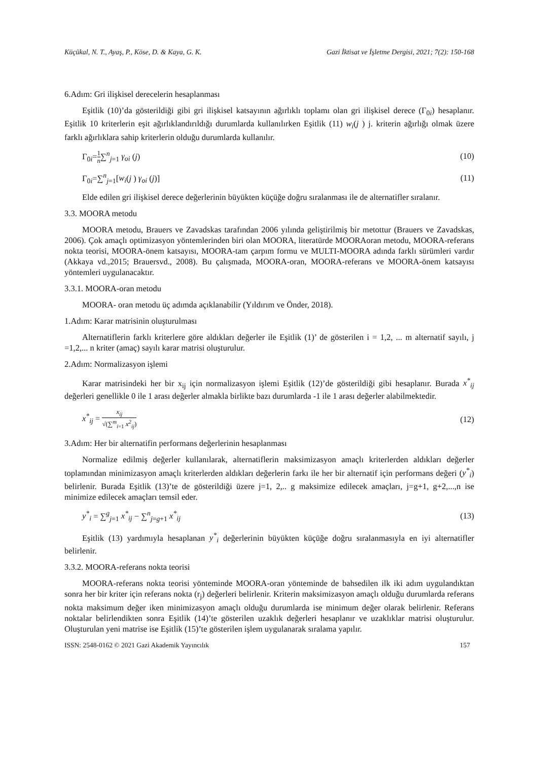Küçükal, N. T., Ayaş, P., Köse, D. & Kaya, G. K. Gazi İktisat ve İşletme Dergisi, 2021; 7(2): 150-168
6.Adım: Gri ilişkisel derecelerin hesaplanması
Eşitlik (10)’da gösterildiği gibi gri ilişkisel katsayının ağırlıklı toplamı olan gri ilişkisel derece (Γ<sub>0i</sub>) hesaplanır. Eşitlik 10 kriterlerin eşit ağırlıklandırıldığı durumlarda kullanılırken Eşitlik (11) w<sub>i</sub>(j ) j. kriterin ağırlığı olmak üzere farklı ağırlıklara sahip kriterlerin olduğu durumlarda kullanılır.
Γ<sub>0i</sub>=1 n∑<sup>n</sup><sub>j=1</sub> γ<sub>oi</sub> (j) (10)
Γ<sub>0i</sub>=∑<sup>n</sup><sub>j=1</sub>[w<sub>i</sub>(j ) γ<sub>oi</sub> (j)] (11)
Elde edilen gri ilişkisel derece değerlerinin büyükten küçüğe doğru sıralanması ile de alternatifler sıralanır.
3.3. MOORA metodu
MOORA metodu, Brauers ve Zavadskas tarafından 2006 yılında geliştirilmiş bir metottur (Brauers ve Zavadskas, 2006). Çok amaçlı optimizasyon yöntemlerinden biri olan MOORA, literatürde MOORAoran metodu, MOORA-referans nokta teorisi, MOORA-önem katsayısı, MOORA-tam çarpım formu ve MULTI-MOORA adında farklı sürümleri vardır (Akkaya vd.,2015; Brauersvd., 2008). Bu çalışmada, MOORA-oran, MOORA-referans ve MOORA-önem katsayısı yöntemleri uygulanacaktır.
3.3.1. MOORA-oran metodu
MOORA- oran metodu üç adımda açıklanabilir (Yıldırım ve Önder, 2018).
1.Adım: Karar matrisinin oluşturulması
Alternatiflerin farklı kriterlere göre aldıkları değerler ile Eşitlik (1)’ de gösterilen i = 1,2, ... m alternatif sayılı, j =1,2,... n kriter (amaç) sayılı karar matrisi oluşturulur.
2.Adım: Normalizasyon işlemi
Karar matrisindeki her bir x<sub>ij</sub> için normalizasyon işlemi Eşitlik (12)’de gösterildiği gibi hesaplanır. Burada x<sup>*</sup><sub>ij</sub> değerleri genellikle 0 ile 1 arası değerler almakla birlikte bazı durumlarda -1 ile 1 arası değerler alabilmektedir.
x<sup>*</sup><sub>ij</sub> = x<sub>ij</sub> √(∑<sup>m</sup><sub>i=1</sub> x<sup>2</sup><sub>ij</sub>) (12)
3.Adım: Her bir alternatifin performans değerlerinin hesaplanması
Normalize edilmiş değerler kullanılarak, alternatiflerin maksimizasyon amaçlı kriterlerden aldıkları değerler toplamından minimizasyon amaçlı kriterlerden aldıkları değerlerin farkı ile her bir alternatif için performans değeri (y<sup>*</sup><sub>i</sub>) belirlenir. Burada Eşitlik (13)’te de gösterildiği üzere j=1, 2,.. g maksimize edilecek amaçları, j=g+1, g+2,...,n ise minimize edilecek amaçları temsil eder.
y<sup>*</sup><sub>i</sub> = ∑<sup>g</sup><sub>j=1</sub> x<sup>*</sup><sub>ij</sub> − ∑<sup>n</sup><sub>j=g+1</sub> x<sup>*</sup><sub>ij</sub> (13)
Eşitlik (13) yardımıyla hesaplanan y<sup>*</sup><sub>i</sub> değerlerinin büyükten küçüğe doğru sıralanmasıyla en iyi alternatifler belirlenir.
3.3.2. MOORA-referans nokta teorisi
MOORA-referans nokta teorisi yönteminde MOORA-oran yönteminde de bahsedilen ilk iki adım uygulandıktan sonra her bir kriter için referans nokta (r<sub>j</sub>) değerleri belirlenir. Kriterin maksimizasyon amaçlı olduğu durumlarda referans nokta maksimum değer iken minimizasyon amaçlı olduğu durumlarda ise minimum değer olarak belirlenir. Referans noktalar belirlendikten sonra Eşitlik (14)’te gösterilen uzaklık değerleri hesaplanır ve uzaklıklar matrisi oluşturulur. Oluşturulan yeni matrise ise Eşitlik (15)’te gösterilen işlem uygulanarak sıralama yapılır.
ISSN: 2548-0162 © 2021 Gazi Akademik Yayıncılık 157